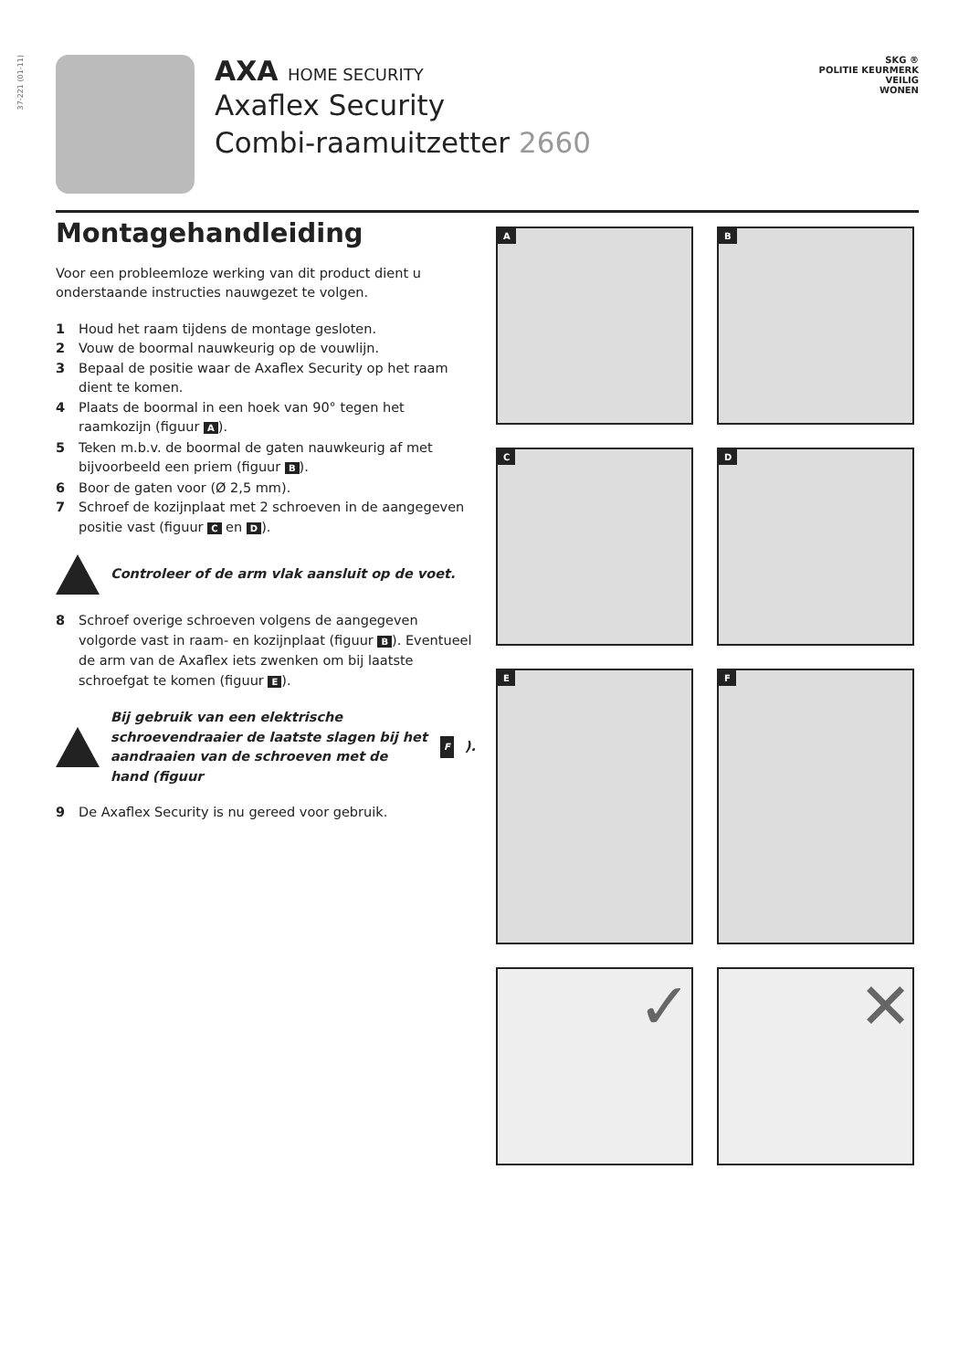37-221 (01-11)
AXA HOME SECURITY
Axaflex Security
Combi-raamuitzetter 2660
SKG ®
POLITIE KEURMERK
VEILIG
WONEN
Montagehandleiding
Voor een probleemloze werking van dit product dient u onderstaande instructies nauwgezet te volgen.
1 Houd het raam tijdens de montage gesloten.
2 Vouw de boormal nauwkeurig op de vouwlijn.
3 Bepaal de positie waar de Axaflex Security op het raam dient te komen.
4 Plaats de boormal in een hoek van 90° tegen het raamkozijn (figuur A).
5 Teken m.b.v. de boormal de gaten nauwkeurig af met bijvoorbeeld een priem (figuur B).
6 Boor de gaten voor (Ø 2,5 mm).
7 Schroef de kozijnplaat met 2 schroeven in de aangegeven positie vast (figuur C en D).
Controleer of de arm vlak aansluit op de voet.
8 Schroef overige schroeven volgens de aangegeven volgorde vast in raam- en kozijnplaat (figuur B). Eventueel de arm van de Axaflex iets zwenken om bij laatste schroefgat te komen (figuur E).
Bij gebruik van een elektrische schroevendraaier de laatste slagen bij het aandraaien van de schroeven met de hand (figuur F).
9 De Axaflex Security is nu gereed voor gebruik.
A
B
C
D
E
F
✓
✕